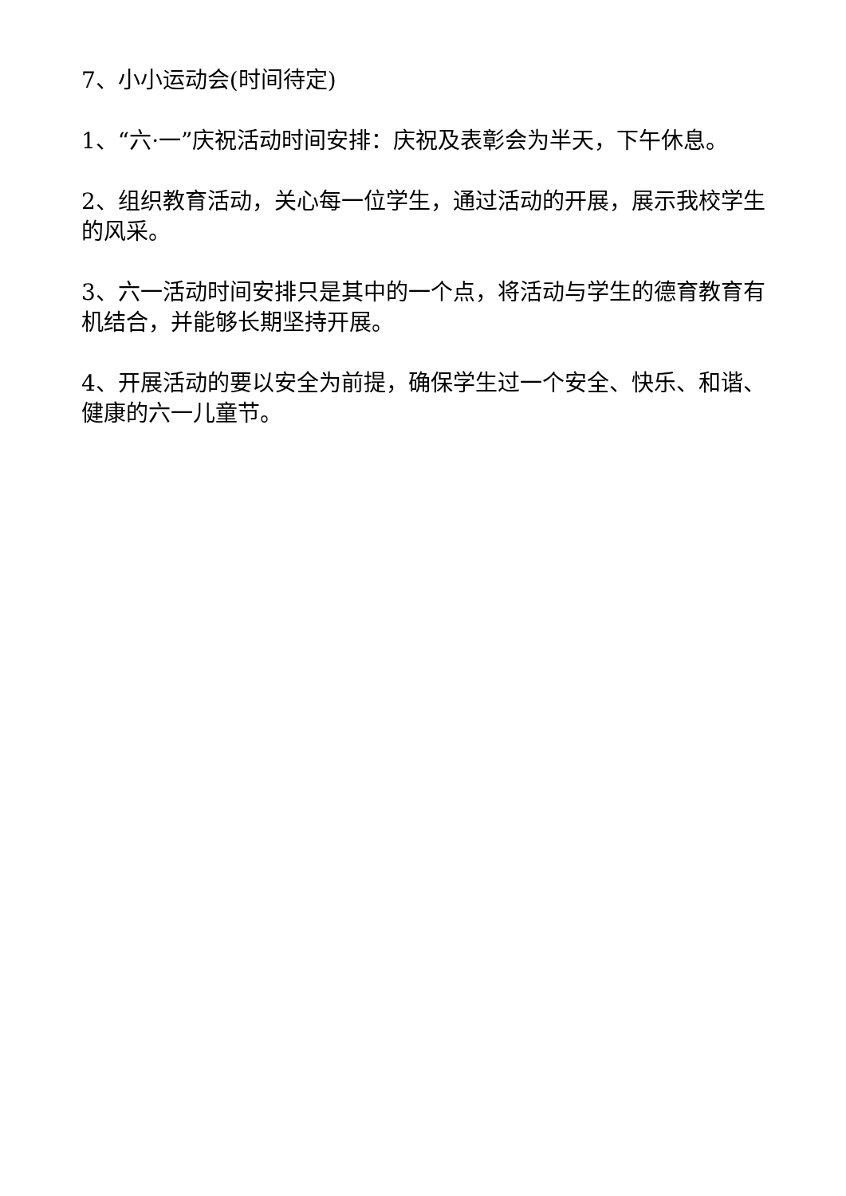7、小小运动会(时间待定)
1、“六·一”庆祝活动时间安排：庆祝及表彰会为半天，下午休息。
2、组织教育活动，关心每一位学生，通过活动的开展，展示我校学生的风采。
3、六一活动时间安排只是其中的一个点，将活动与学生的德育教育有机结合，并能够长期坚持开展。
4、开展活动的要以安全为前提，确保学生过一个安全、快乐、和谐、健康的六一儿童节。